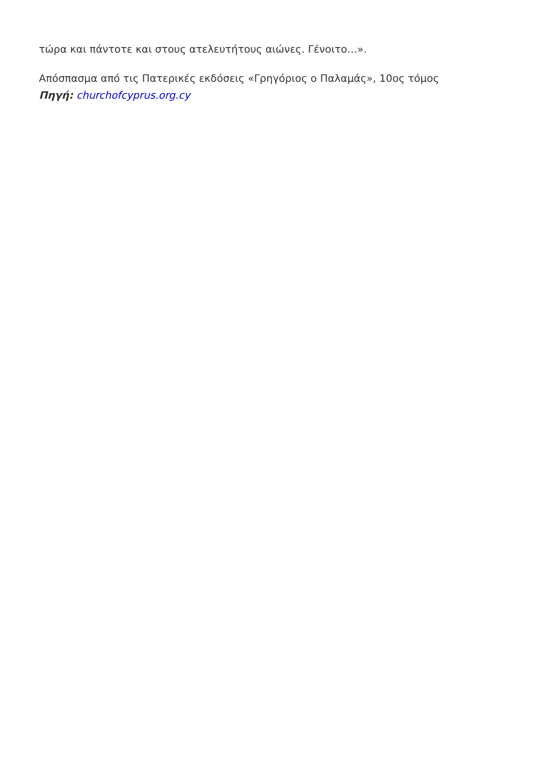τώρα και πάντοτε και στους ατελευτήτους αιώνες. Γένοιτο…».
Απόσπασμα από τις Πατερικές εκδόσεις «Γρηγόριος ο Παλαμάς», 10ος τόμος
Πηγή: churchofcyprus.org.cy